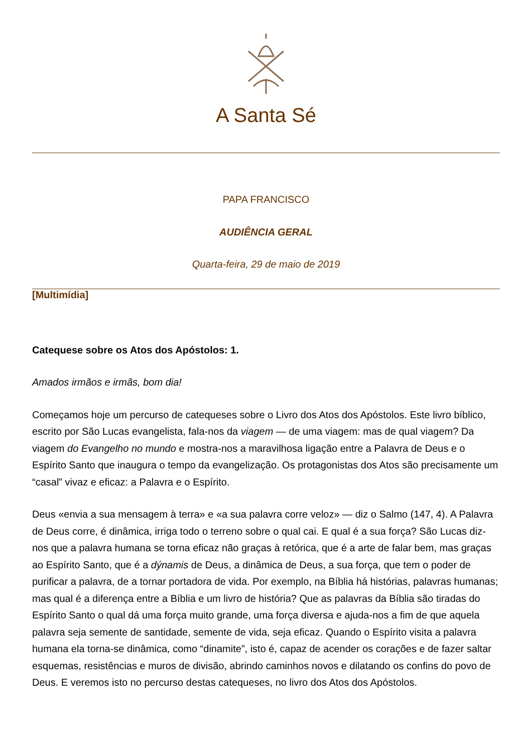A Santa Sé
PAPA FRANCISCO
AUDIÊNCIA GERAL
Quarta-feira, 29 de maio de 2019
[Multimídia]
Catequese sobre os Atos dos Apóstolos: 1.
Amados irmãos e irmãs, bom dia!
Começamos hoje um percurso de catequeses sobre o Livro dos Atos dos Apóstolos. Este livro bíblico, escrito por São Lucas evangelista, fala-nos da viagem — de uma viagem: mas de qual viagem? Da viagem do Evangelho no mundo e mostra-nos a maravilhosa ligação entre a Palavra de Deus e o Espírito Santo que inaugura o tempo da evangelização. Os protagonistas dos Atos são precisamente um “casal” vivaz e eficaz: a Palavra e o Espírito.
Deus «envia a sua mensagem à terra» e «a sua palavra corre veloz» — diz o Salmo (147, 4). A Palavra de Deus corre, é dinâmica, irriga todo o terreno sobre o qual cai. E qual é a sua força? São Lucas diz-nos que a palavra humana se torna eficaz não graças à retórica, que é a arte de falar bem, mas graças ao Espírito Santo, que é a dýnamis de Deus, a dinâmica de Deus, a sua força, que tem o poder de purificar a palavra, de a tornar portadora de vida. Por exemplo, na Bíblia há histórias, palavras humanas; mas qual é a diferença entre a Bíblia e um livro de história? Que as palavras da Bíblia são tiradas do Espírito Santo o qual dá uma força muito grande, uma força diversa e ajuda-nos a fim de que aquela palavra seja semente de santidade, semente de vida, seja eficaz. Quando o Espírito visita a palavra humana ela torna-se dinâmica, como “dinamite”, isto é, capaz de acender os corações e de fazer saltar esquemas, resistências e muros de divisão, abrindo caminhos novos e dilatando os confins do povo de Deus. E veremos isto no percurso destas catequeses, no livro dos Atos dos Apóstolos.